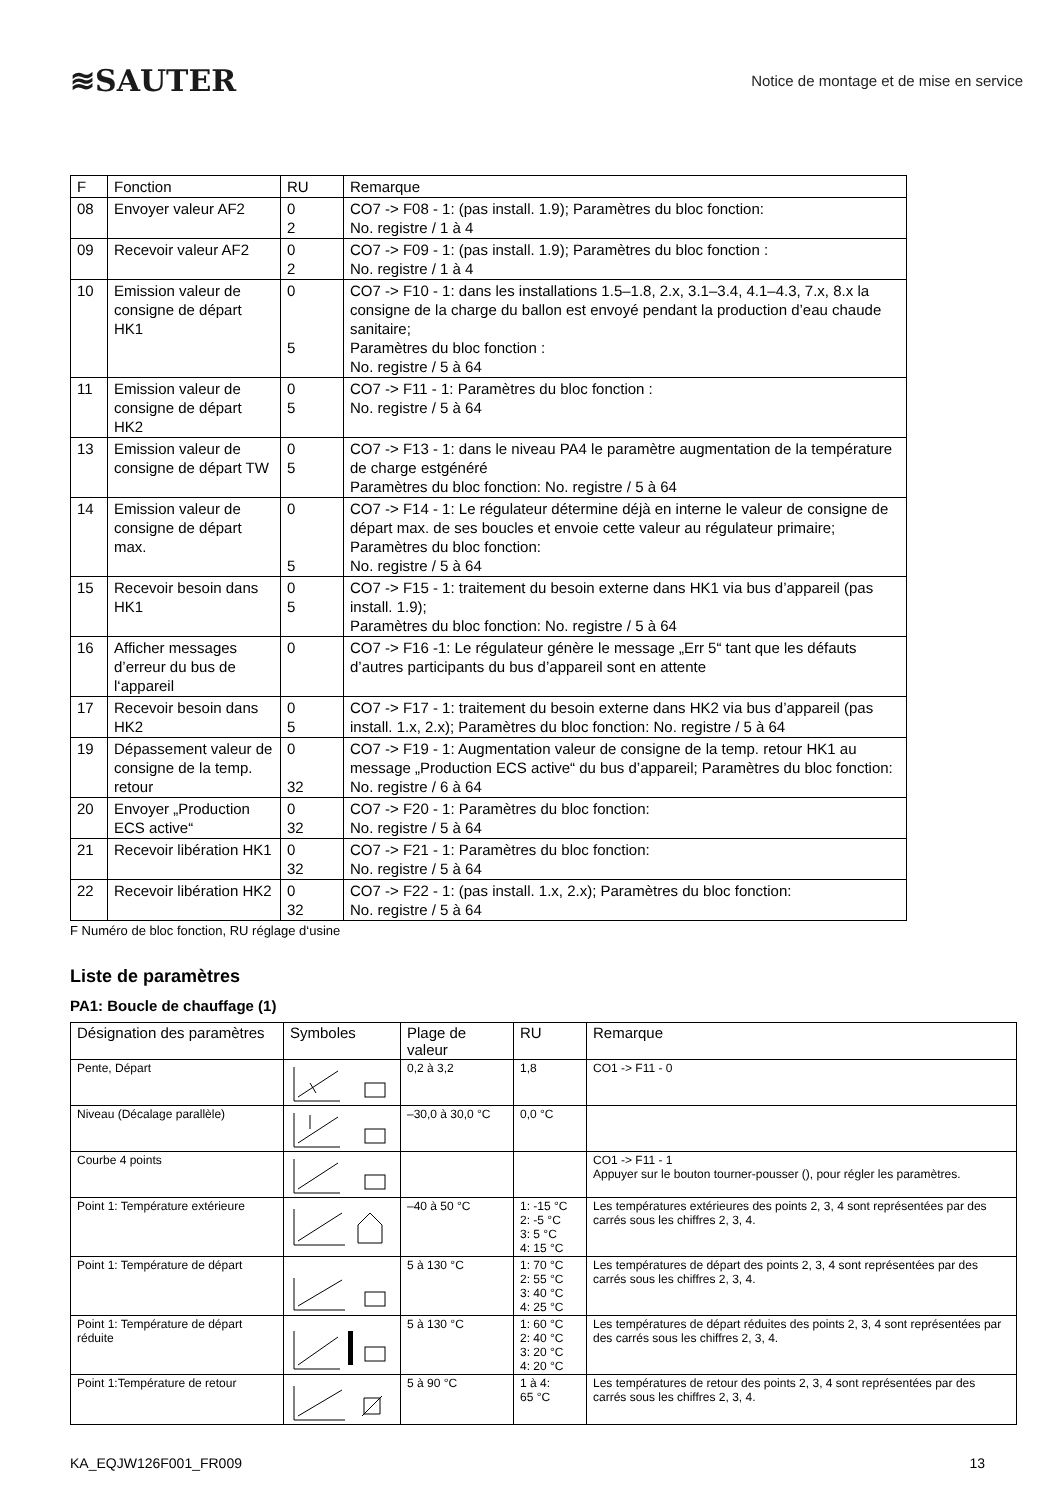≋SAUTER
Notice de montage et de mise en service
| F | Fonction | RU | Remarque |
| --- | --- | --- | --- |
| 08 | Envoyer valeur AF2 | 0 2 | CO7 -> F08 - 1: (pas install. 1.9); Paramètres du bloc fonction: No. registre / 1 à 4 |
| 09 | Recevoir valeur AF2 | 0 2 | CO7 -> F09 - 1: (pas install. 1.9); Paramètres du bloc fonction : No. registre / 1 à 4 |
| 10 | Emission valeur de consigne de départ HK1 | 0 5 | CO7 -> F10 - 1: dans les installations 1.5–1.8, 2.x, 3.1–3.4, 4.1–4.3, 7.x, 8.x la consigne de la charge du ballon est envoyé pendant la production d’eau chaude sanitaire; Paramètres du bloc fonction : No. registre / 5 à 64 |
| 11 | Emission valeur de consigne de départ HK2 | 0 5 | CO7 -> F11 - 1: Paramètres du bloc fonction : No. registre / 5 à 64 |
| 13 | Emission valeur de consigne de départ TW | 0 5 | CO7 -> F13 - 1: dans le niveau PA4 le paramètre augmentation de la température de charge estgénéré Paramètres du bloc fonction: No. registre / 5 à 64 |
| 14 | Emission valeur de consigne de départ max. | 0 5 | CO7 -> F14 - 1: Le régulateur détermine déjà en interne le valeur de consigne de départ max. de ses boucles et envoie cette valeur au régulateur primaire; Paramètres du bloc fonction: No. registre / 5 à 64 |
| 15 | Recevoir besoin dans HK1 | 0 5 | CO7 -> F15 - 1: traitement du besoin externe dans HK1 via bus d’appareil (pas install. 1.9); Paramètres du bloc fonction: No. registre / 5 à 64 |
| 16 | Afficher messages d’erreur du bus de l‘appareil | 0 | CO7 -> F16 -1: Le régulateur génère le message „Err 5“ tant que les défauts d’autres participants du bus d’appareil sont en attente |
| 17 | Recevoir besoin dans HK2 | 0 5 | CO7 -> F17 - 1: traitement du besoin externe dans HK2 via bus d’appareil (pas install. 1.x, 2.x); Paramètres du bloc fonction: No. registre / 5 à 64 |
| 19 | Dépassement valeur de consigne de la temp. retour | 0 32 | CO7 -> F19 - 1: Augmentation valeur de consigne de la temp. retour HK1 au message „Production ECS active“ du bus d’appareil; Paramètres du bloc fonction: No. registre / 6 à 64 |
| 20 | Envoyer „Production ECS active“ | 0 32 | CO7 -> F20 - 1: Paramètres du bloc fonction: No. registre / 5 à 64 |
| 21 | Recevoir libération HK1 | 0 32 | CO7 -> F21 - 1: Paramètres du bloc fonction: No. registre / 5 à 64 |
| 22 | Recevoir libération HK2 | 0 32 | CO7 -> F22 - 1: (pas install. 1.x, 2.x); Paramètres du bloc fonction: No. registre / 5 à 64 |
F Numéro de bloc fonction, RU réglage d‘usine
Liste de paramètres
PA1: Boucle de chauffage (1)
| Désignation des paramètres | Symboles | Plage de valeur | RU | Remarque |
| --- | --- | --- | --- | --- |
| Pente, Départ | | 0,2 à 3,2 | 1,8 | CO1 -> F11 - 0 |
| Niveau (Décalage parallèle) | | –30,0 à 30,0 °C | 0,0 °C | |
| Courbe 4 points | | | | CO1 -> F11 - 1 Appuyer sur le bouton tourner-pousser (), pour régler les paramètres. |
| Point 1: Température extérieure | | –40 à 50 °C | 1: -15 °C 2: -5 °C 3: 5 °C 4: 15 °C | Les températures extérieures des points 2, 3, 4 sont représentées par des carrés sous les chiffres 2, 3, 4. |
| Point 1: Température de départ | | 5 à 130 °C | 1: 70 °C 2: 55 °C 3: 40 °C 4: 25 °C | Les températures de départ des points 2, 3, 4 sont représentées par des carrés sous les chiffres 2, 3, 4. |
| Point 1: Température de départ réduite | | 5 à 130 °C | 1: 60 °C 2: 40 °C 3: 20 °C 4: 20 °C | Les températures de départ réduites des points 2, 3, 4 sont représentées par des carrés sous les chiffres 2, 3, 4. |
| Point 1:Température de retour | | 5 à 90 °C | 1 à 4: 65 °C | Les températures de retour des points 2, 3, 4 sont représentées par des carrés sous les chiffres 2, 3, 4. |
KA_EQJW126F001_FR009 13